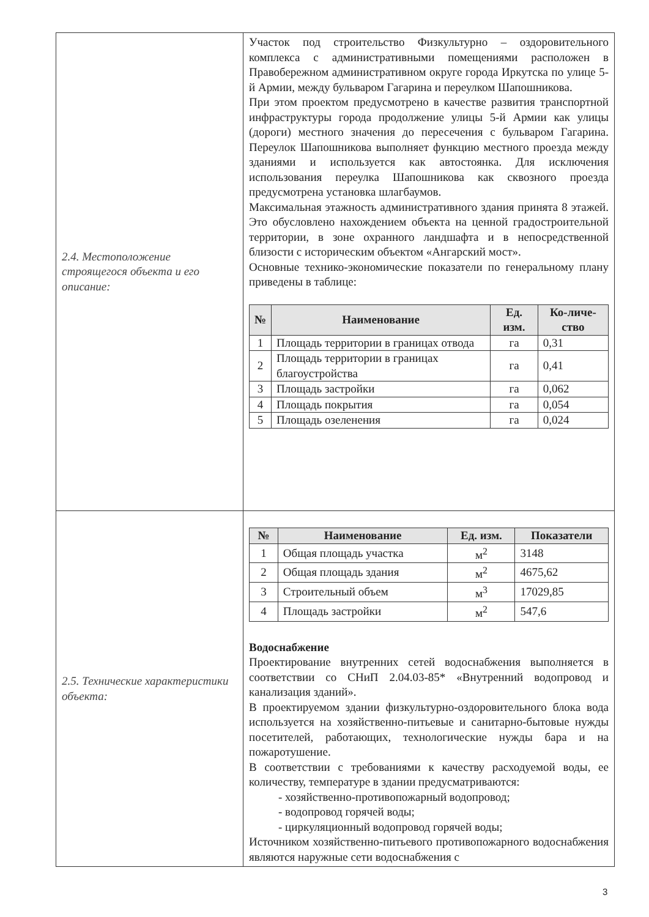| 2.4. Местоположение строящегося объекта и его описание: | Участок под строительство Физкультурно – оздоровительного комплекса с административными помещениями расположен в Правобережном административном округе города Иркутска по улице 5-й Армии, между бульваром Гагарина и переулком Шапошникова. При этом проектом предусмотрено в качестве развития транспортной инфраструктуры города продолжение улицы 5-й Армии как улицы (дороги) местного значения до пересечения с бульваром Гагарина. Переулок Шапошникова выполняет функцию местного проезда между зданиями и используется как автостоянка. Для исключения использования переулка Шапошникова как сквозного проезда предусмотрена установка шлагбаумов. Максимальная этажность административного здания принята 8 этажей. Это обусловлено нахождением объекта на ценной градостроительной территории, в зоне охранного ландшафта и в непосредственной близости с историческим объектом «Ангарский мост». Основные технико-экономические показатели по генеральному плану приведены в таблице: / № / Наименование / Ед. изм. / Ко-личе-ство / / --- / --- / --- / --- / / 1 / Площадь территории в границах отвода / га / 0,31 / / 2 / Площадь территории в границах благоустройства / га / 0,41 / / 3 / Площадь застройки / га / 0,062 / / 4 / Площадь покрытия / га / 0,054 / / 5 / Площадь озеленения / га / 0,024 / |
| 2.5. Технические характеристики объекта: | / № / Наименование / Ед. изм. / Показатели / / --- / --- / --- / --- / / 1 / Общая площадь участка / м<sup>2</sup> / 3148 / / 2 / Общая площадь здания / м<sup>2</sup> / 4675,62 / / 3 / Строительный объем / м<sup>3</sup> / 17029,85 / / 4 / Площадь застройки / м<sup>2</sup> / 547,6 / Водоснабжение Проектирование внутренних сетей водоснабжения выполняется в соответствии со СНиП 2.04.03-85* «Внутренний водопровод и канализация зданий». В проектируемом здании физкультурно-оздоровительного блока вода используется на хозяйственно-питьевые и санитарно-бытовые нужды посетителей, работающих, технологические нужды бара и на пожаротушение. В соответствии с требованиями к качеству расходуемой воды, ее количеству, температуре в здании предусматриваются: - хозяйственно-противопожарный водопровод; - водопровод горячей воды; - циркуляционный водопровод горячей воды; Источником хозяйственно-питьевого противопожарного водоснабжения являются наружные сети водоснабжения с |
3